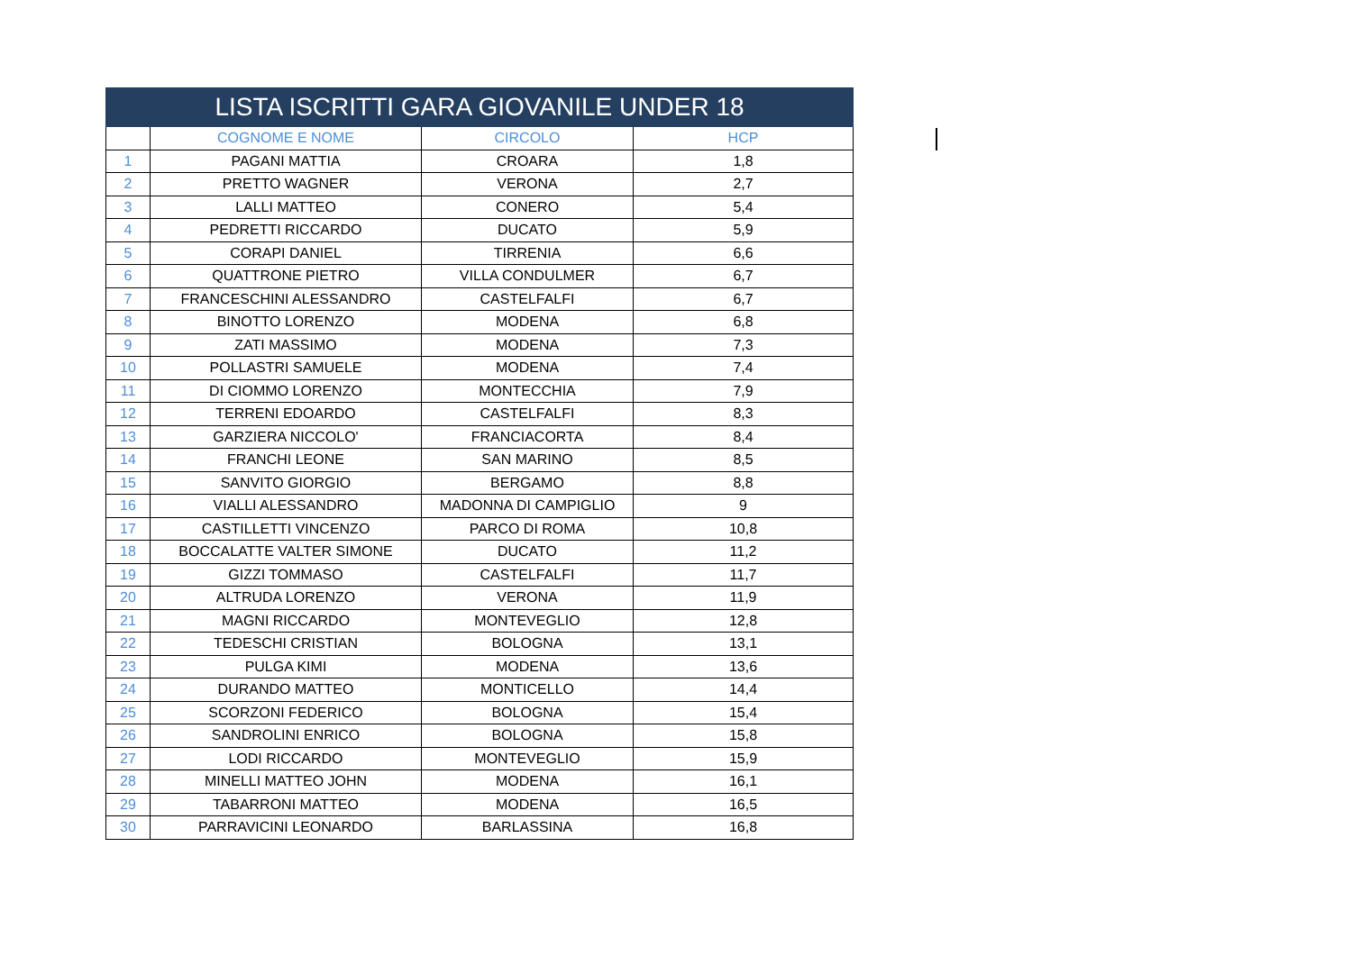| LISTA ISCRITTI GARA GIOVANILE UNDER 18 | | | |
| | COGNOME E NOME | CIRCOLO | HCP |
| 1 | PAGANI MATTIA | CROARA | 1,8 |
| 2 | PRETTO WAGNER | VERONA | 2,7 |
| 3 | LALLI MATTEO | CONERO | 5,4 |
| 4 | PEDRETTI RICCARDO | DUCATO | 5,9 |
| 5 | CORAPI DANIEL | TIRRENIA | 6,6 |
| 6 | QUATTRONE PIETRO | VILLA CONDULMER | 6,7 |
| 7 | FRANCESCHINI ALESSANDRO | CASTELFALFI | 6,7 |
| 8 | BINOTTO LORENZO | MODENA | 6,8 |
| 9 | ZATI MASSIMO | MODENA | 7,3 |
| 10 | POLLASTRI SAMUELE | MODENA | 7,4 |
| 11 | DI CIOMMO LORENZO | MONTECCHIA | 7,9 |
| 12 | TERRENI EDOARDO | CASTELFALFI | 8,3 |
| 13 | GARZIERA NICCOLO' | FRANCIACORTA | 8,4 |
| 14 | FRANCHI LEONE | SAN MARINO | 8,5 |
| 15 | SANVITO GIORGIO | BERGAMO | 8,8 |
| 16 | VIALLI ALESSANDRO | MADONNA DI CAMPIGLIO | 9 |
| 17 | CASTILLETTI VINCENZO | PARCO DI ROMA | 10,8 |
| 18 | BOCCALATTE VALTER SIMONE | DUCATO | 11,2 |
| 19 | GIZZI TOMMASO | CASTELFALFI | 11,7 |
| 20 | ALTRUDA LORENZO | VERONA | 11,9 |
| 21 | MAGNI RICCARDO | MONTEVEGLIO | 12,8 |
| 22 | TEDESCHI CRISTIAN | BOLOGNA | 13,1 |
| 23 | PULGA KIMI | MODENA | 13,6 |
| 24 | DURANDO MATTEO | MONTICELLO | 14,4 |
| 25 | SCORZONI FEDERICO | BOLOGNA | 15,4 |
| 26 | SANDROLINI ENRICO | BOLOGNA | 15,8 |
| 27 | LODI RICCARDO | MONTEVEGLIO | 15,9 |
| 28 | MINELLI MATTEO JOHN | MODENA | 16,1 |
| 29 | TABARRONI MATTEO | MODENA | 16,5 |
| 30 | PARRAVICINI LEONARDO | BARLASSINA | 16,8 |